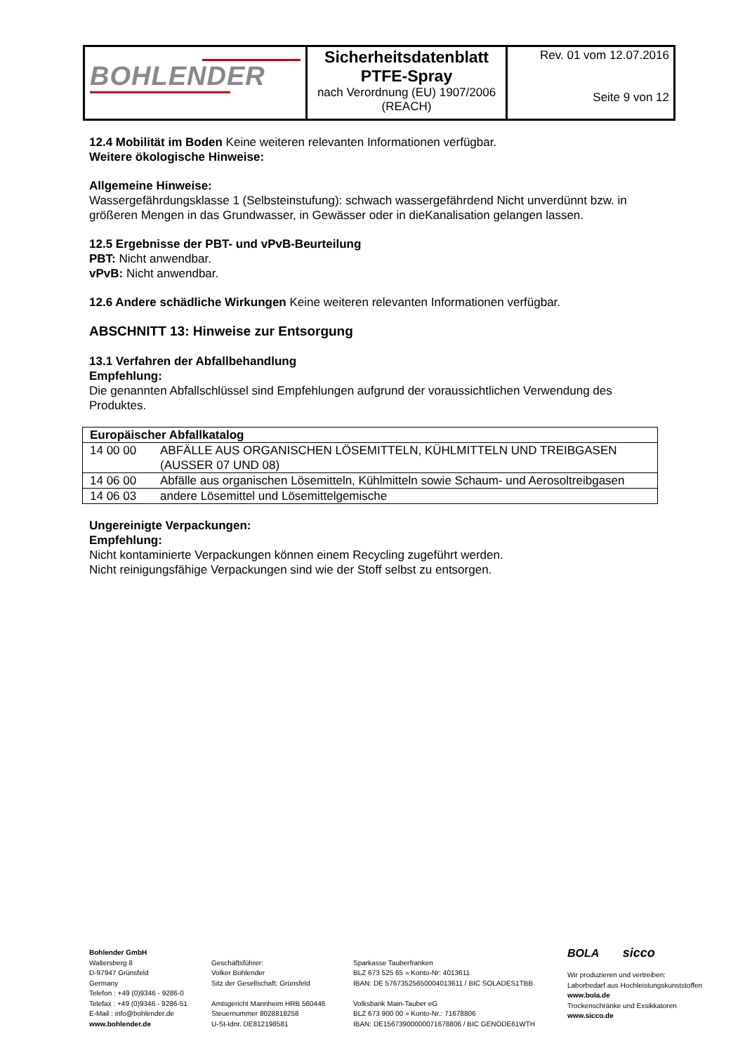| BOHLENDER | Sicherheitsdatenblatt PTFE-Spray nach Verordnung (EU) 1907/2006 (REACH) | Rev. 01 vom 12.07.2016 Seite 9 von 12 |
12.4 Mobilität im Boden Keine weiteren relevanten Informationen verfügbar.
Weitere ökologische Hinweise:
Allgemeine Hinweise:
Wassergefährdungsklasse 1 (Selbsteinstufung): schwach wassergefährdend Nicht unverdünnt bzw. in größeren Mengen in das Grundwasser, in Gewässer oder in dieKanalisation gelangen lassen.
12.5 Ergebnisse der PBT- und vPvB-Beurteilung
PBT: Nicht anwendbar.
vPvB: Nicht anwendbar.
12.6 Andere schädliche Wirkungen Keine weiteren relevanten Informationen verfügbar.
ABSCHNITT 13: Hinweise zur Entsorgung
13.1 Verfahren der Abfallbehandlung
Empfehlung:
Die genannten Abfallschlüssel sind Empfehlungen aufgrund der voraussichtlichen Verwendung des Produktes.
| Europäischer Abfallkatalog | |
| --- | --- |
| 14 00 00 | ABFÄLLE AUS ORGANISCHEN LÖSEMITTELN, KÜHLMITTELN UND TREIBGASEN (AUSSER 07 UND 08) |
| 14 06 00 | Abfälle aus organischen Lösemitteln, Kühlmitteln sowie Schaum- und Aerosoltreibgasen |
| 14 06 03 | andere Lösemittel und Lösemittelgemische |
Ungereinigte Verpackungen:
Empfehlung:
Nicht kontaminierte Verpackungen können einem Recycling zugeführt werden.
Nicht reinigungsfähige Verpackungen sind wie der Stoff selbst zu entsorgen.
Bohlender GmbH
Waltersberg 8
D-97947 Grünsfeld
Germany
Telefon : +49 (0)9346 - 9286-0
Telefax : +49 (0)9346 - 9286-51
E-Mail : info@bohlender.de
www.bohlender.de
Geschäftsführer:
Volker Bohlender
Sitz der Gesellschaft: Grünsfeld
Amtsgericht Mannheim HRB 560446
Steuernummer 8028818258
U-St-Idnr. DE812198581
Sparkasse Tauberfranken
BLZ 673 525 65 » Konto-Nr: 4013611
IBAN: DE 57673525650004013611 / BIC SOLADES1TBB
Volksbank Main-Tauber eG
BLZ 673 900 00 » Konto-Nr.: 71678806
IBAN: DE15673900000071678806 / BIC GENODE61WTH
BOLA sicco
Wir produzieren und vertreiben:
Laborbedarf aus Hochleistungskunststoffen
www.bola.de
Trockenschränke und Exsikkatoren
www.sicco.de